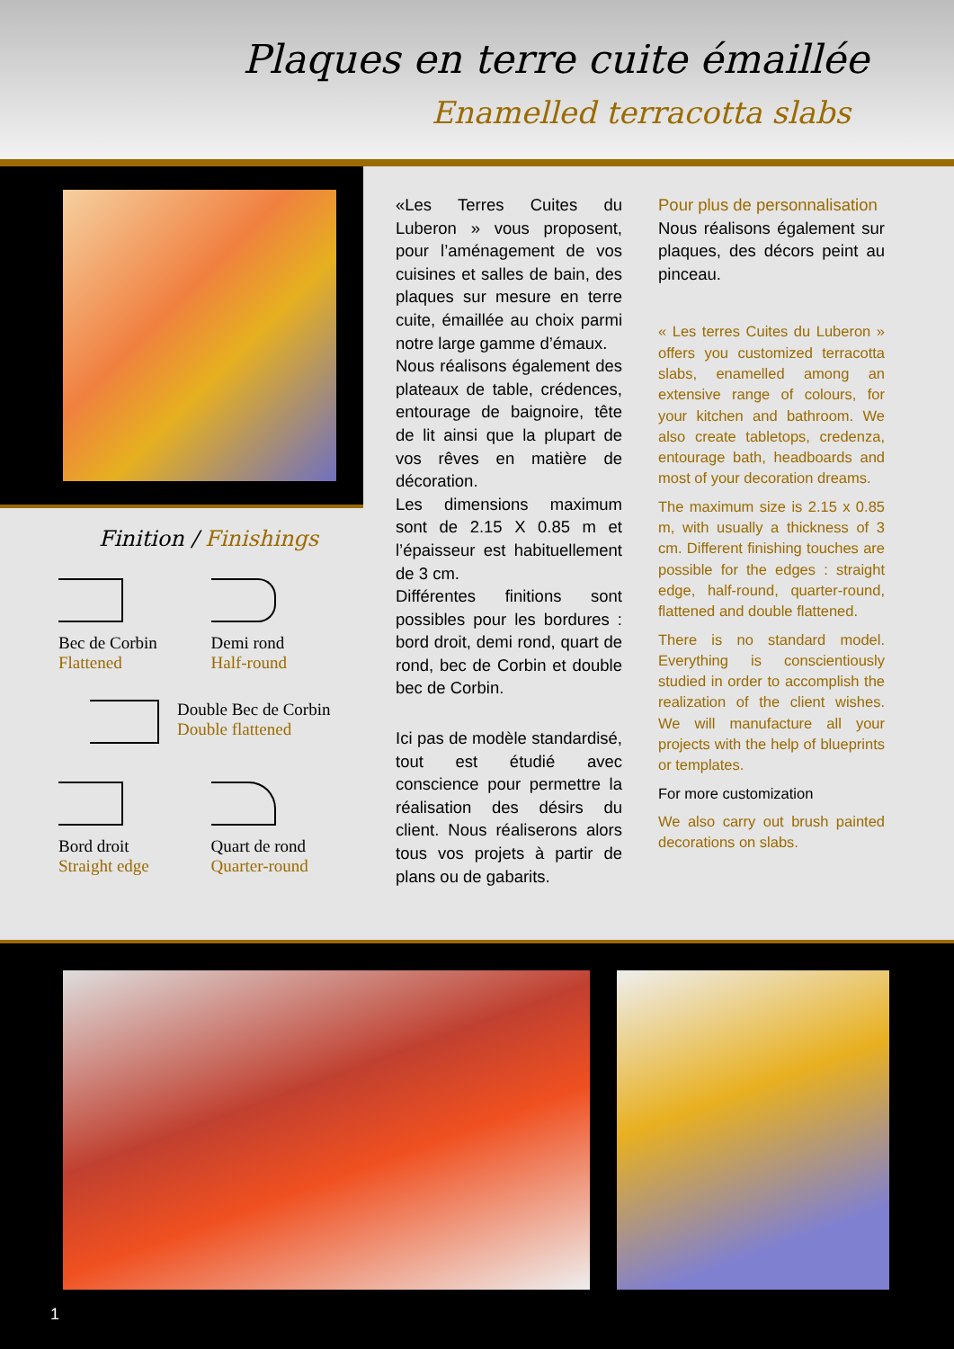Plaques en terre cuite émaillée
Enamelled terracotta slabs
Finition / Finishings
Bec de Corbin
Flattened
Demi rond
Half-round
Double Bec de Corbin
Double flattened
Bord droit
Straight edge
Quart de rond
Quarter-round
«Les Terres Cuites du Luberon » vous proposent, pour l’aménagement de vos cuisines et salles de bain, des plaques sur mesure en terre cuite, émaillée au choix parmi notre large gamme d’émaux.
Nous réalisons également des plateaux de table, crédences, entourage de baignoire, tête de lit ainsi que la plupart de vos rêves en matière de décoration.
Les dimensions maximum sont de 2.15 X 0.85 m et l’épaisseur est habituellement de 3 cm.
Différentes finitions sont possibles pour les bordures : bord droit, demi rond, quart de rond, bec de Corbin et double bec de Corbin.
Ici pas de modèle standardisé, tout est étudié avec conscience pour permettre la réalisation des désirs du client. Nous réaliserons alors tous vos projets à partir de plans ou de gabarits.
Pour plus de personnalisation
Nous réalisons également sur plaques, des décors peint au pinceau.
« Les terres Cuites du Luberon » offers you customized terracotta slabs, enamelled among an extensive range of colours, for your kitchen and bathroom. We also create tabletops, credenza, entourage bath, headboards and most of your decoration dreams.
The maximum size is 2.15 x 0.85 m, with usually a thickness of 3 cm. Different finishing touches are possible for the edges : straight edge, half-round, quarter-round, flattened and double flattened.
There is no standard model. Everything is conscientiously studied in order to accomplish the realization of the client wishes. We will manufacture all your projects with the help of blueprints or templates.
For more customization
We also carry out brush painted decorations on slabs.
1